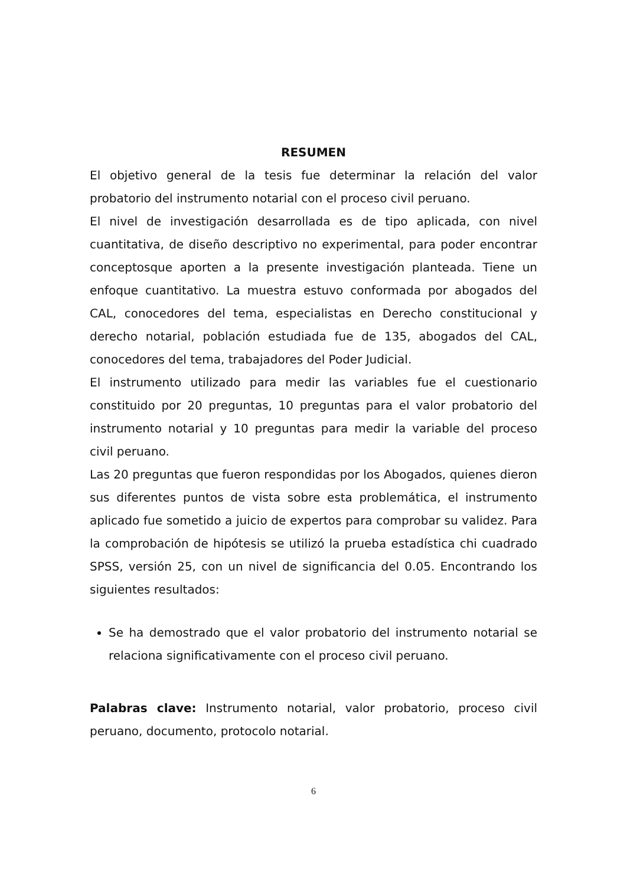RESUMEN
El objetivo general de la tesis fue determinar la relación del valor probatorio del instrumento notarial con el proceso civil peruano.
El nivel de investigación desarrollada es de tipo aplicada, con nivel cuantitativa, de diseño descriptivo no experimental, para poder encontrar conceptosque aporten a la presente investigación planteada. Tiene un enfoque cuantitativo. La muestra estuvo conformada por abogados del CAL, conocedores del tema, especialistas en Derecho constitucional y derecho notarial, población estudiada fue de 135, abogados del CAL, conocedores del tema, trabajadores del Poder Judicial.
El instrumento utilizado para medir las variables fue el cuestionario constituido por 20 preguntas, 10 preguntas para el valor probatorio del instrumento notarial y 10 preguntas para medir la variable del proceso civil peruano.
Las 20 preguntas que fueron respondidas por los Abogados, quienes dieron sus diferentes puntos de vista sobre esta problemática, el instrumento aplicado fue sometido a juicio de expertos para comprobar su validez. Para la comprobación de hipótesis se utilizó la prueba estadística chi cuadrado SPSS, versión 25, con un nivel de significancia del 0.05. Encontrando los siguientes resultados:
Se ha demostrado que el valor probatorio del instrumento notarial se relaciona significativamente con el proceso civil peruano.
Palabras clave: Instrumento notarial, valor probatorio, proceso civil peruano, documento, protocolo notarial.
6